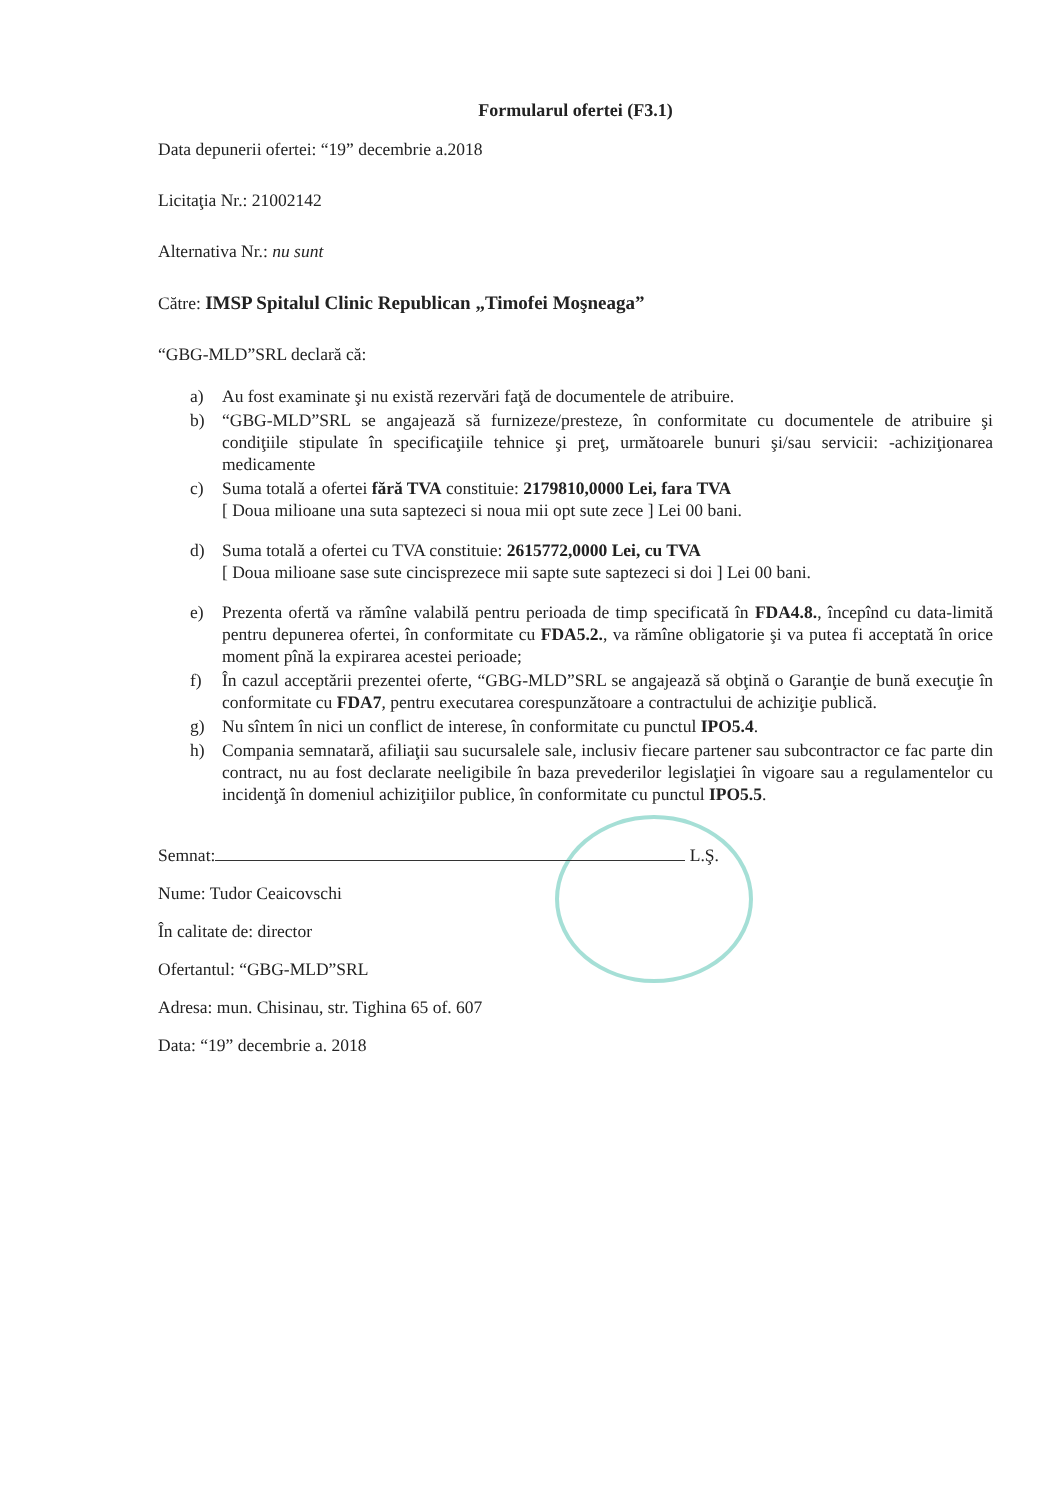Formularul ofertei (F3.1)
Data depunerii ofertei: “19” decembrie a.2018
Licitaţia Nr.: 21002142
Alternativa Nr.: nu sunt
Către: IMSP Spitalul Clinic Republican „Timofei Moşneaga”
“GBG-MLD”SRL declară că:
a) Au fost examinate şi nu există rezervări faţă de documentele de atribuire.
b) “GBG-MLD”SRL se angajează să furnizeze/presteze, în conformitate cu documentele de atribuire şi condiţiile stipulate în specificaţiile tehnice şi preţ, următoarele bunuri şi/sau servicii: -achiziţionarea medicamente
c) Suma totală a ofertei fără TVA constituie: 2179810,0000 Lei, fara TVA
[ Doua milioane una suta saptezeci si noua mii opt sute zece ] Lei 00 bani.
d) Suma totală a ofertei cu TVA constituie: 2615772,0000 Lei, cu TVA
[ Doua milioane sase sute cincisprezece mii sapte sute saptezeci si doi ] Lei 00 bani.
e) Prezenta ofertă va rămîne valabilă pentru perioada de timp specificată în FDA4.8., începînd cu data-limită pentru depunerea ofertei, în conformitate cu FDA5.2., va rămîne obligatorie şi va putea fi acceptată în orice moment pînă la expirarea acestei perioade;
f) În cazul acceptării prezentei oferte, “GBG-MLD”SRL se angajează să obţină o Garanţie de bună execuţie în conformitate cu FDA7, pentru executarea corespunzătoare a contractului de achiziţie publică.
g) Nu sîntem în nici un conflict de interese, în conformitate cu punctul IPO5.4.
h) Compania semnatară, afiliaţii sau sucursalele sale, inclusiv fiecare partener sau subcontractor ce fac parte din contract, nu au fost declarate neeligibile în baza prevederilor legislaţiei în vigoare sau a regulamentelor cu incidenţă în domeniul achiziţiilor publice, în conformitate cu punctul IPO5.5.
Semnat: L.Ş.
Nume: Tudor Ceaicovschi
În calitate de: director
Ofertantul: “GBG-MLD”SRL
Adresa: mun. Chisinau, str. Tighina 65 of. 607
Data: “19” decembrie a. 2018